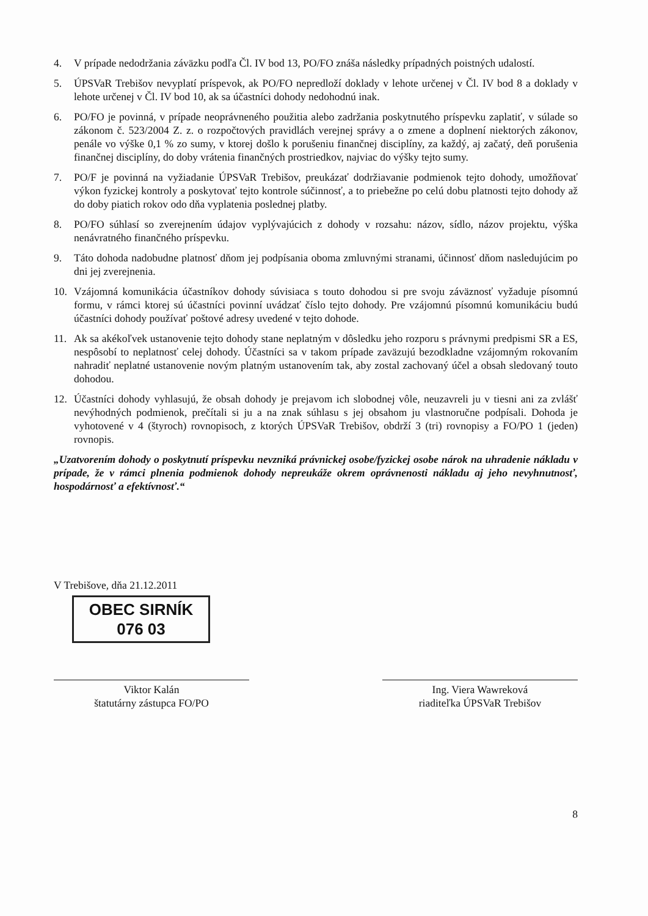4. V prípade nedodržania záväzku podľa Čl. IV bod 13, PO/FO znáša následky prípadných poistných udalostí.
5. ÚPSVaR Trebišov nevyplatí príspevok, ak PO/FO nepredloží doklady v lehote určenej v Čl. IV bod 8 a doklady v lehote určenej v Čl. IV bod 10, ak sa účastníci dohody nedohodnú inak.
6. PO/FO je povinná, v prípade neoprávneného použitia alebo zadržania poskytnutého príspevku zaplatiť, v súlade so zákonom č. 523/2004 Z. z. o rozpočtových pravidlách verejnej správy a o zmene a doplnení niektorých zákonov, penále vo výške 0,1 % zo sumy, v ktorej došlo k porušeniu finančnej disciplíny, za každý, aj začatý, deň porušenia finančnej disciplíny, do doby vrátenia finančných prostriedkov, najviac do výšky tejto sumy.
7. PO/F je povinná na vyžiadanie ÚPSVaR Trebišov, preukázať dodržiavanie podmienok tejto dohody, umožňovať výkon fyzickej kontroly a poskytovať tejto kontrole súčinnosť, a to priebežne po celú dobu platnosti tejto dohody až do doby piatich rokov odo dňa vyplatenia poslednej platby.
8. PO/FO súhlasí so zverejnením údajov vyplývajúcich z dohody v rozsahu: názov, sídlo, názov projektu, výška nenávratného finančného príspevku.
9. Táto dohoda nadobudne platnosť dňom jej podpísania oboma zmluvnými stranami, účinnosť dňom nasledujúcim po dni jej zverejnenia.
10. Vzájomná komunikácia účastníkov dohody súvisiaca s touto dohodou si pre svoju záväznosť vyžaduje písomnú formu, v rámci ktorej sú účastníci povinní uvádzať číslo tejto dohody. Pre vzájomnú písomnú komunikáciu budú účastníci dohody používať poštové adresy uvedené v tejto dohode.
11. Ak sa akékoľvek ustanovenie tejto dohody stane neplatným v dôsledku jeho rozporu s právnymi predpismi SR a ES, nespôsobí to neplatnosť celej dohody. Účastníci sa v takom prípade zaväzujú bezodkladne vzájomným rokovaním nahradiť neplatné ustanovenie novým platným ustanovením tak, aby zostal zachovaný účel a obsah sledovaný touto dohodou.
12. Účastníci dohody vyhlasujú, že obsah dohody je prejavom ich slobodnej vôle, neuzavreli ju v tiesni ani za zvlášť nevýhodných podmienok, prečítali si ju a na znak súhlasu s jej obsahom ju vlastnoručne podpísali. Dohoda je vyhotovené v 4 (štyroch) rovnopisoch, z ktorých ÚPSVaR Trebišov, obdrží 3 (tri) rovnopisy a FO/PO 1 (jeden) rovnopis.
„Uzatvorením dohody o poskytnutí príspevku nevzniká právnickej osobe/fyzickej osobe nárok na uhradenie nákladu v prípade, že v rámci plnenia podmienok dohody nepreukáže okrem oprávnenosti nákladu aj jeho nevyhnutnosť, hospodárnosť a efektívnosť.“
V Trebišove, dňa 21.12.2011
OBEC SIRNÍK
076 03
Viktor Kalán
štatutárny zástupca FO/PO
Ing. Viera Wawreková
riaditeľka ÚPSVaR Trebišov
8